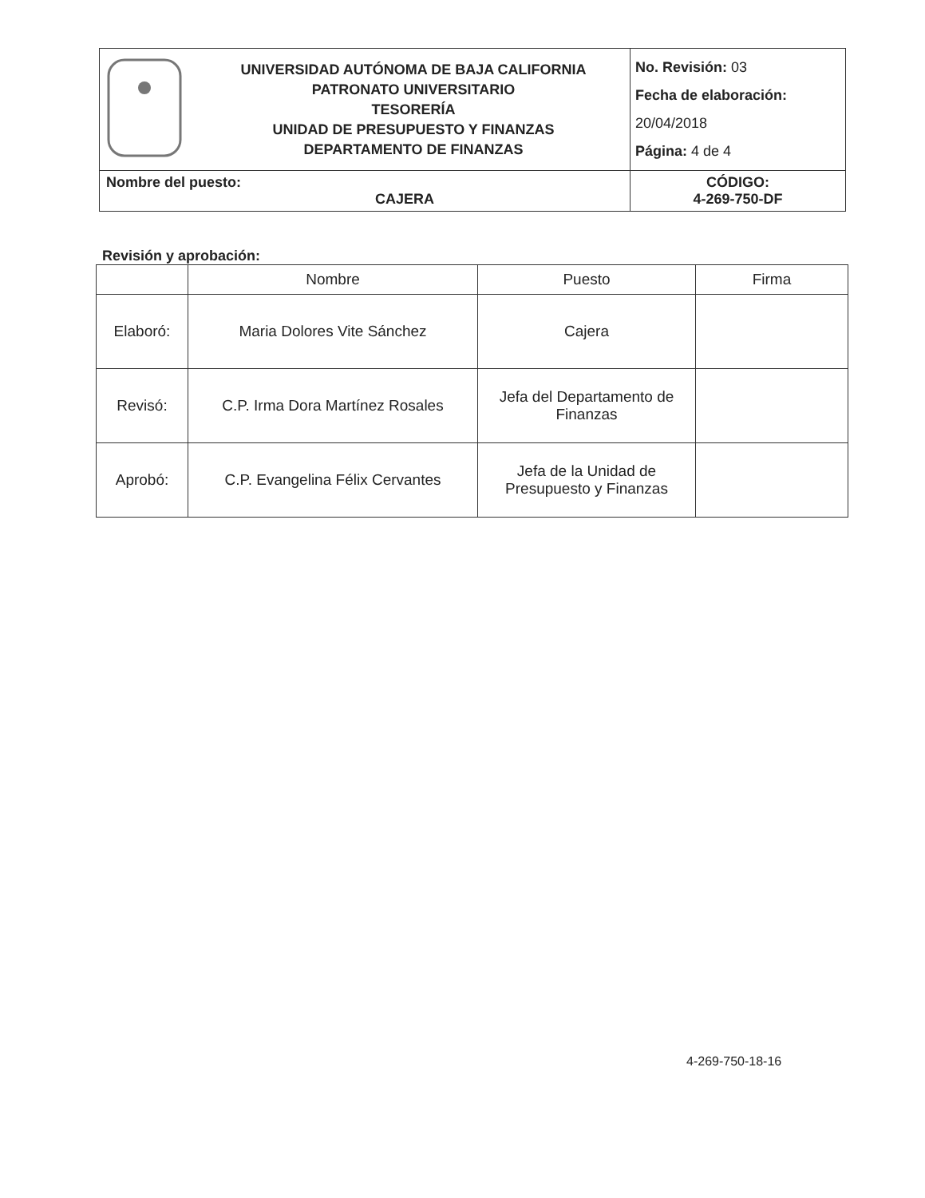| | UNIVERSIDAD AUTÓNOMA DE BAJA CALIFORNIA PATRONATO UNIVERSITARIO TESORERÍA UNIDAD DE PRESUPUESTO Y FINANZAS DEPARTAMENTO DE FINANZAS | No. Revisión: 03 Fecha de elaboración: 20/04/2018 Página: 4 de 4 |
| Nombre del puesto: CAJERA | | CÓDIGO: 4-269-750-DF |
Revisión y aprobación:
| | Nombre | Puesto | Firma |
| --- | --- | --- | --- |
| Elaboró: | Maria Dolores Vite Sánchez | Cajera | |
| Revisó: | C.P. Irma Dora Martínez Rosales | Jefa del Departamento de Finanzas | |
| Aprobó: | C.P. Evangelina Félix Cervantes | Jefa de la Unidad de Presupuesto y Finanzas | |
4-269-750-18-16